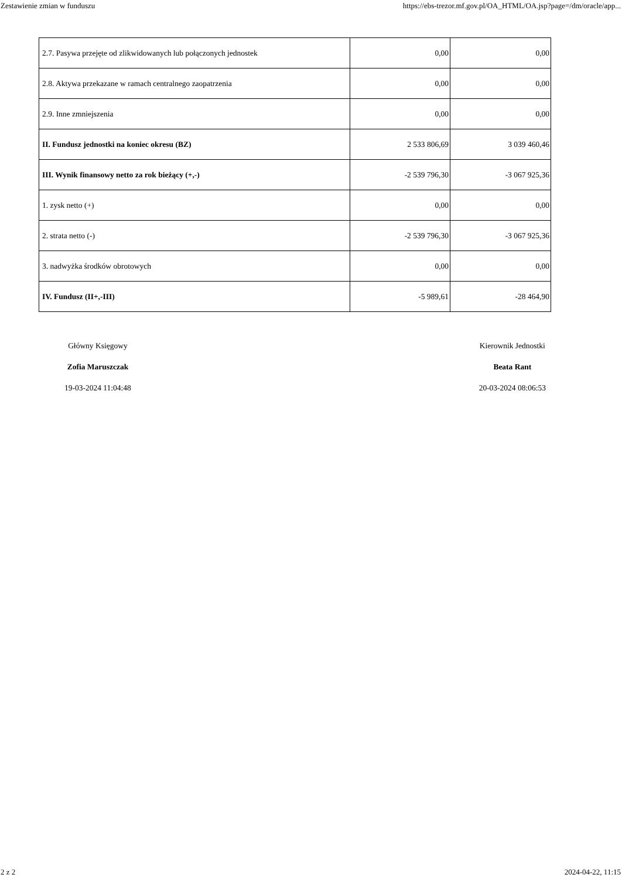Zestawienie zmian w funduszu https://ebs-trezor.mf.gov.pl/OA_HTML/OA.jsp?page=/dm/oracle/app...
| 2.7. Pasywa przejęte od zlikwidowanych lub połączonych jednostek | 0,00 | 0,00 |
| 2.8. Aktywa przekazane w ramach centralnego zaopatrzenia | 0,00 | 0,00 |
| 2.9. Inne zmniejszenia | 0,00 | 0,00 |
| II. Fundusz jednostki na koniec okresu (BZ) | 2 533 806,69 | 3 039 460,46 |
| III. Wynik finansowy netto za rok bieżący (+,-) | -2 539 796,30 | -3 067 925,36 |
| 1. zysk netto (+) | 0,00 | 0,00 |
| 2. strata netto (-) | -2 539 796,30 | -3 067 925,36 |
| 3. nadwyżka środków obrotowych | 0,00 | 0,00 |
| IV. Fundusz (II+,-III) | -5 989,61 | -28 464,90 |
Główny Księgowy
Zofia Maruszczak
19-03-2024 11:04:48
Kierownik Jednostki
Beata Rant
20-03-2024 08:06:53
2 z 2 2024-04-22, 11:15